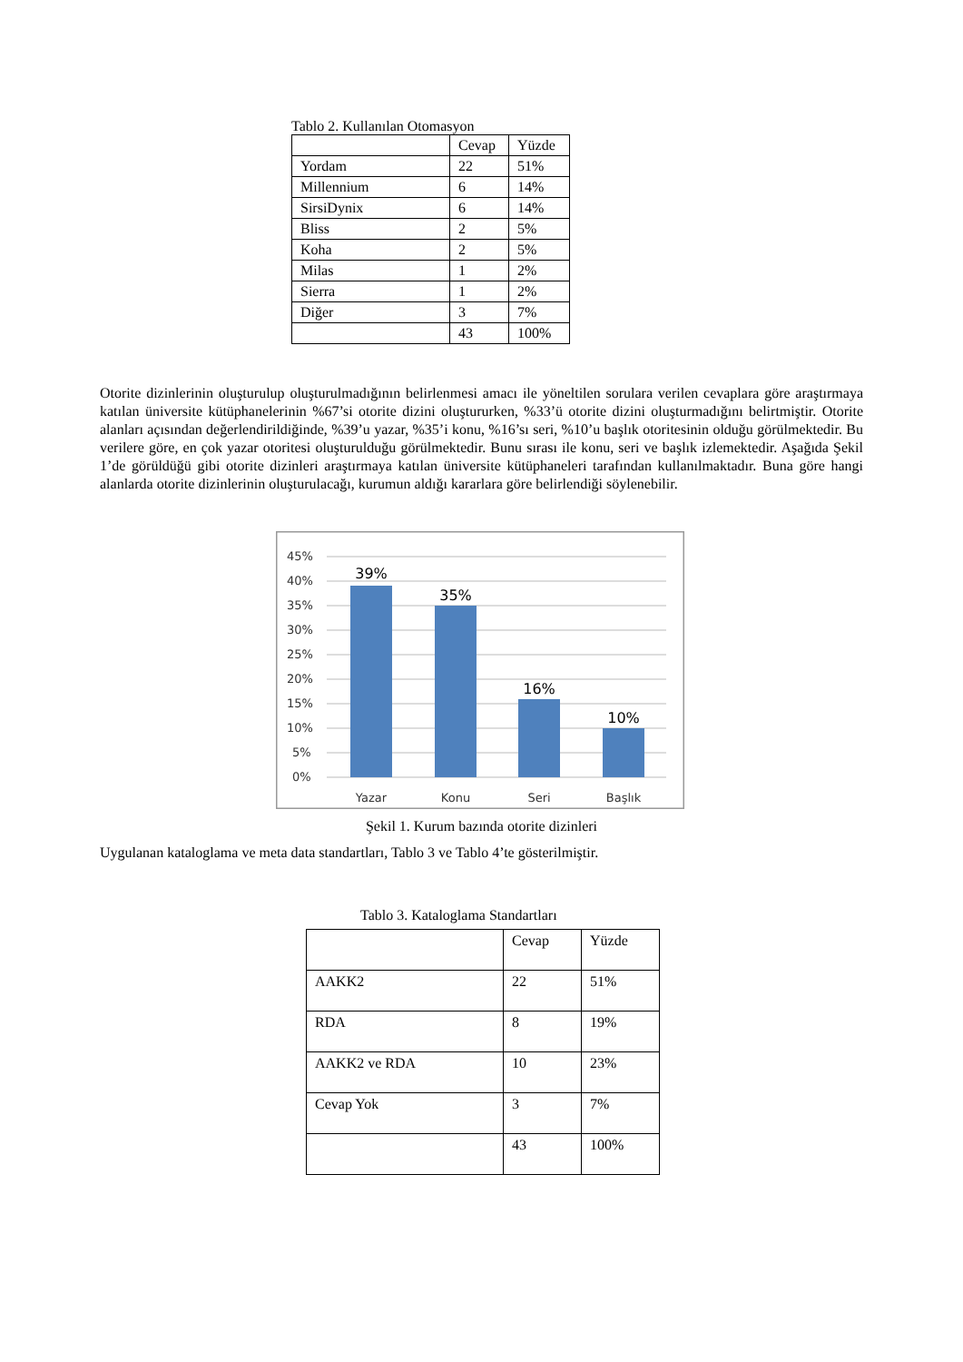Tablo 2. Kullanılan Otomasyon
| | Cevap | Yüzde |
| Yordam | 22 | 51% |
| Millennium | 6 | 14% |
| SirsiDynix | 6 | 14% |
| Bliss | 2 | 5% |
| Koha | 2 | 5% |
| Milas | 1 | 2% |
| Sierra | 1 | 2% |
| Diğer | 3 | 7% |
| | 43 | 100% |
Otorite dizinlerinin oluşturulup oluşturulmadığının belirlenmesi amacı ile yöneltilen sorulara verilen cevaplara göre araştırmaya katılan üniversite kütüphanelerinin %67’si otorite dizini oluştururken, %33’ü otorite dizini oluşturmadığını belirtmiştir. Otorite alanları açısından değerlendirildiğinde, %39’u yazar, %35’i konu, %16’sı seri, %10’u başlık otoritesinin olduğu görülmektedir. Bu verilere göre, en çok yazar otoritesi oluşturulduğu görülmektedir. Bunu sırası ile konu, seri ve başlık izlemektedir. Aşağıda Şekil 1’de görüldüğü gibi otorite dizinleri araştırmaya katılan üniversite kütüphaneleri tarafından kullanılmaktadır. Buna göre hangi alanlarda otorite dizinlerinin oluşturulacağı, kurumun aldığı kararlara göre belirlendiği söylenebilir.
45%
40%
35%
30%
25%
20%
15%
10%
5%
0%
39%
35%
16%
10%
Yazar
Konu
Seri
Başlık
Şekil 1. Kurum bazında otorite dizinleri
Uygulanan kataloglama ve meta data standartları, Tablo 3 ve Tablo 4’te gösterilmiştir.
Tablo 3. Kataloglama Standartları
| | Cevap | Yüzde |
| AAKK2 | 22 | 51% |
| RDA | 8 | 19% |
| AAKK2 ve RDA | 10 | 23% |
| Cevap Yok | 3 | 7% |
| | 43 | 100% |